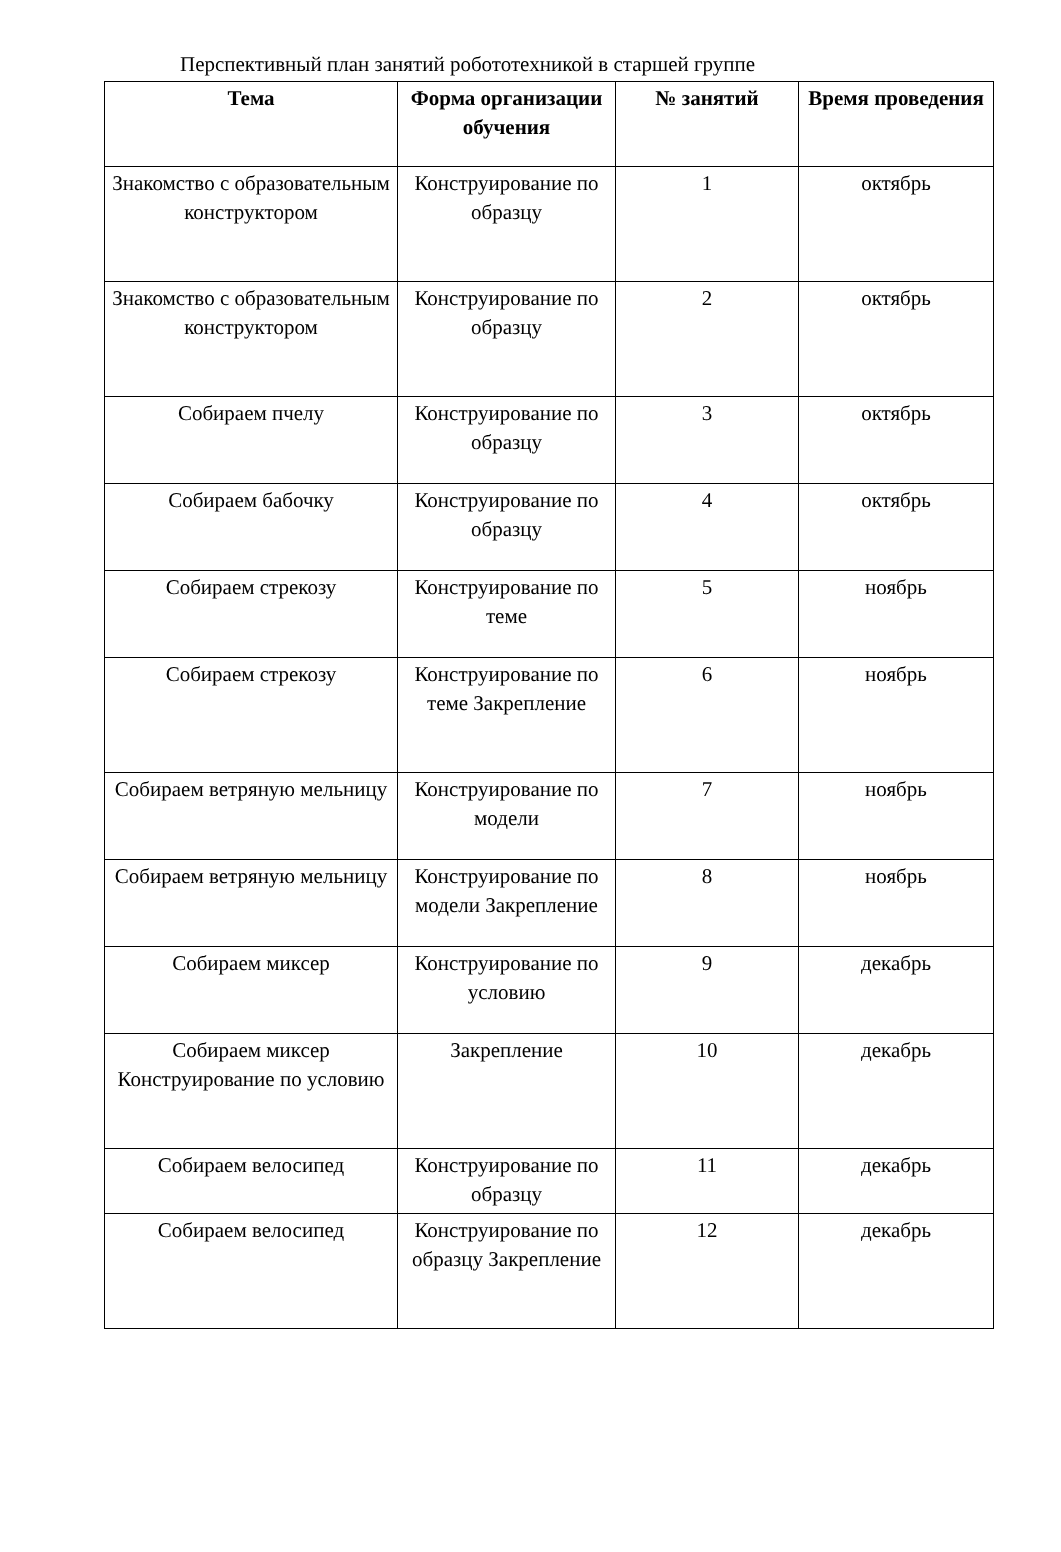Перспективный план занятий робототехникой в старшей группе
| Тема | Форма организации обучения | № занятий | Время проведения |
| --- | --- | --- | --- |
| Знакомство с образовательным конструктором | Конструирование по образцу | 1 | октябрь |
| Знакомство с образовательным конструктором | Конструирование по образцу | 2 | октябрь |
| Собираем пчелу | Конструирование по образцу | 3 | октябрь |
| Собираем бабочку | Конструирование по образцу | 4 | октябрь |
| Собираем стрекозу | Конструирование по теме | 5 | ноябрь |
| Собираем стрекозу | Конструирование по теме Закрепление | 6 | ноябрь |
| Собираем ветряную мельницу | Конструирование по модели | 7 | ноябрь |
| Собираем ветряную мельницу | Конструирование по модели Закрепление | 8 | ноябрь |
| Собираем миксер | Конструирование по условию | 9 | декабрь |
| Собираем миксер Конструирование по условию | Закрепление | 10 | декабрь |
| Собираем велосипед | Конструирование по образцу | 11 | декабрь |
| Собираем велосипед | Конструирование по образцу Закрепление | 12 | декабрь |